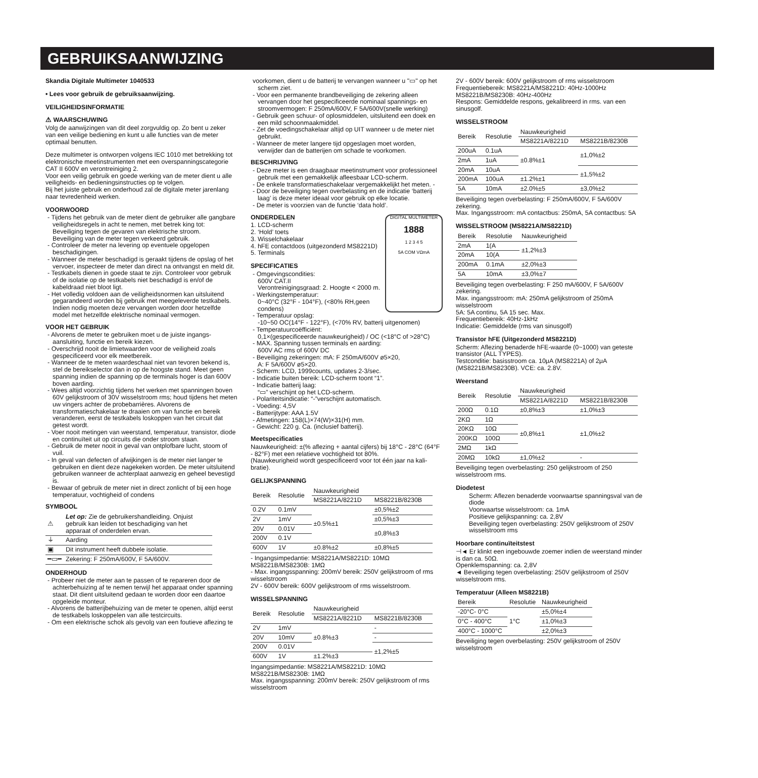GEBRUIKSAANWIJZING
Skandia Digitale Multimeter 1040533
• Lees voor gebruik de gebruiksaanwijzing.
VEILIGHEIDSINFORMATIE
⚠ WAARSCHUWING
Volg de aanwijzingen van dit deel zorgvuldig op. Zo bent u zeker van een veilige bediening en kunt u alle functies van de meter optimaal benutten.
Deze multimeter is ontworpen volgens IEC 1010 met betrekking tot elektronische meetinstrumenten met een overspanningscategorie CAT II 600V en verontreiniging 2.
Voor een veilig gebruik en goede werking van de meter dient u alle veiligheids- en bedieningsinstructies op te volgen.
Bij het juiste gebruik en onderhoud zal de digitale meter jarenlang naar tevredenheid werken.
VOORWOORD
- Tijdens het gebruik van de meter dient de gebruiker alle gangbare veiligheidsregels in acht te nemen, met betrek king tot:
Beveiliging tegen de gevaren van elektrische stroom.
Beveiliging van de meter tegen verkeerd gebruik.
- Controleer de meter na levering op eventuele opgelopen beschadigingen.
- Wanneer de meter beschadigd is geraakt tijdens de opslag of het vervoer, inspecteer de meter dan direct na ontvangst en meld dit.
- Testkabels dienen in goede staat te zijn. Controleer voor gebruik of de isolatie op de testkabels niet beschadigd is en/of de kabeldraad niet bloot ligt.
- Het volledig voldoen aan de veiligheidsnormen kan uitsluitend gegarandeerd worden bij gebruik met meegeleverde testkabels. Indien nodig moeten deze vervangen worden door hetzelfde model met hetzelfde elektrische nominaal vermogen.
VOOR HET GEBRUIK
- Alvorens de meter te gebruiken moet u de juiste ingangs- aansluiting, functie en bereik kiezen.
- Overschrijd nooit de limietwaarden voor de veiligheid zoals gespecificeerd voor elk meetbereik.
- Wanneer de te meten waardeschaal niet van tevoren bekend is, stel de bereikselector dan in op de hoogste stand. Meet geen spanning indien de spanning op de terminals hoger is dan 600V boven aarding.
- Wees altijd voorzichtig tijdens het werken met spanningen boven 60V gelijkstroom of 30V wisselstroom rms; houd tijdens het meten uw vingers achter de probebarrières. Alvorens de transformatieschakelaar te draaien om van functie en bereik veranderen, eerst de testkabels loskoppen van het circuit dat getest wordt.
- Voer nooit metingen van weerstand, temperatuur, transistor, diode en continuïteit uit op circuits die onder stroom staan.
- Gebruik de meter nooit in geval van ontplofbare lucht, stoom of vuil.
- In geval van defecten of afwijkingen is de meter niet langer te gebruiken en dient deze nagekeken worden. De meter uitsluitend gebruiken wanneer de achterplaat aanwezig en geheel bevestigd is.
- Bewaar of gebruik de meter niet in direct zonlicht of bij een hoge temperatuur, vochtigheid of condens
SYMBOOL
| ⚠ | Let op: Zie de gebruikershandleiding. Onjuist gebruik kan leiden tot beschadiging van het apparaat of onderdelen ervan. |
| ⏚ | Aarding |
| ▣ | Dit instrument heeft dubbele isolatie. |
| ━▭━ | Zekering: F 250mA/600V, F 5A/600V. |
ONDERHOUD
- Probeer niet de meter aan te passen of te repareren door de achterbehuizing af te nemen terwijl het apparaat onder spanning staat. Dit dient uitsluitend gedaan te worden door een daartoe opgeleide monteur.
- Alvorens de batterijbehuizing van de meter te openen, altijd eerst de testkabels loskoppelen van alle testcircuits.
- Om een elektrische schok als gevolg van een foutieve aflezing te
voorkomen, dient u de batterij te vervangen wanneer u "▭" op het scherm ziet.
- Voor een permanente brandbeveiliging de zekering alleen vervangen door het gespecificeerde nominaal spannings- en stroomvermogen: F 250mA/600V, F 5A/600V(snelle werking)
- Gebruik geen schuur- of oplosmiddelen, uitsluitend een doek en een mild schoonmaakmiddel.
- Zet de voedingschakelaar altijd op UIT wanneer u de meter niet gebruikt.
- Wanneer de meter langere tijd opgeslagen moet worden, verwijder dan de batterijen om schade te voorkomen.
BESCHRIJVING
- Deze meter is een draagbaar meetinstrument voor professioneel gebruik met een gemakkelijk afleesbaar LCD-scherm.
- De enkele transformatieschakelaar vergemakkelijkt het meten. -
- Door de beveiliging tegen overbelasting en de indicatie ‘batterij laag’ is deze meter ideaal voor gebruik op elke locatie.
- De meter is voorzien van de functie ‘data hold’.
DIGITAL MULTIMETER
1888
1 2 3 4 5
5A COM VΩmA
ONDERDELEN
1. LCD-scherm
2. ‘Hold’ toets
3. Wisselchakelaar
4. hFE contactdoos (uitgezonderd MS8221D)
5. Terminals
SPECIFICATIES
- Omgevingscondities:
600V CAT.II
Verontreinigingsgraad: 2. Hoogte < 2000 m.
- Werkingstemperatuur:
0~40°C (32°F - 104°F), (<80% RH,geen condens)
- Temperatuur opslag:
-10~50 OC(14°F - 122°F), (<70% RV, batterij uitgenomen)
- Temperatuurcoëfficiënt:
0,1×(gespecificeerde nauwkeurigheid) / OC (<18°C of >28°C)
- MAX. Spanning tussen terminals en aarding:
600V AC rms of 600V DC
- Beveiliging zekeringen: mA: F 250mA/600V ø5×20,
A: F 5A/600V ø5×20.
- Scherm: LCD, 1999counts, updates 2-3/sec.
- Indicatie buiten bereik: LCD-scherm toont “1”.
- Indicatie batterij laag:
“▭” verschijnt op het LCD-scherm.
- Polariteitsindicatie: “-”verschijnt automatisch.
- Voeding: 4,5V
- Batterijtype: AAA 1.5V
- Afmetingen: 158(L)×74(W)×31(H) mm.
- Gewicht: 220 g. Ca. (inclusief batterij).
Meetspecificaties
Nauwkeurigheid: ±(% aflezing + aantal cijfers) bij 18°C - 28°C (64°F - 82°F) met een relatieve vochtigheid tot 80%.
(Nauwkeurigheid wordt gespecificeerd voor tot één jaar na kali- bratie).
GELIJKSPANNING
| Bereik | Resolutie | Nauwkeurigheid | |
| --- | --- | --- | --- |
| | | MS8221A/8221D | MS8221B/8230B |
| 0.2V | 0.1mV | ±0.5%±1 | ±0,5%±2 |
| 2V | 1mV | | ±0,5%±3 |
| 20V | 0.01V | | ±0,8%±3 |
| 200V | 0.1V | | |
| 600V | 1V | ±0.8%±2 | ±0,8%±5 |
- Ingangsimpedantie: MS8221A/MS8221D: 10MΩ
MS8221B/MS8230B: 1MΩ
- Max. ingangsspanning: 200mV bereik: 250V gelijkstroom of rms wisselstroom
2V - 600V bereik: 600V gelijkstroom of rms wisselstroom.
WISSELSPANNING
| Bereik | Resolutie | Nauwkeurigheid | |
| --- | --- | --- | --- |
| | | MS8221A/8221D | MS8221B/8230B |
| 2V | 1mV | ±0.8%±3 | - |
| 20V | 10mV | | - |
| 200V | 0.01V | | ±1,2%±5 |
| 600V | 1V | ±1.2%±3 | |
Ingangsimpedantie: MS8221A/MS8221D: 10MΩ
MS8221B/MS8230B: 1MΩ
Max. ingangsspanning: 200mV bereik: 250V gelijkstroom of rms wisselstroom
2V - 600V bereik: 600V gelijkstroom of rms wisselstroom
Frequentiebereik: MS8221A/MS8221D: 40Hz-1000Hz
MS8221B/MS8230B: 40Hz-400Hz
Respons: Gemiddelde respons, gekalibreerd in rms. van een sinusgolf.
WISSELSTROOM
| Bereik | Resolutie | Nauwkeurigheid | |
| --- | --- | --- | --- |
| | | MS8221A/8221D | MS8221B/8230B |
| 200uA | 0.1uA | ±0.8%±1 | ±1,0%±2 |
| 2mA | 1uA | | |
| 20mA | 10uA | | ±1,5%±2 |
| 200mA | 100uA | ±1.2%±1 | |
| 5A | 10mA | ±2.0%±5 | ±3,0%±2 |
Beveiliging tegen overbelasting: F 250mA/600V, F 5A/600V zekering.
Max. Ingangsstroom: mA contactbus: 250mA, 5A contactbus: 5A
WISSELSTROOM (MS8221A/MS8221D)
| Bereik | Resolutie | Nauwkeurigheid |
| --- | --- | --- |
| 2mA | 1(A | ±1,2%±3 |
| 20mA | 10(A | |
| 200mA | 0.1mA | ±2,0%±3 |
| 5A | 10mA | ±3,0%±7 |
Beveiliging tegen overbelasting: F 250 mA/600V, F 5A/600V zekering.
Max. ingangsstroom: mA: 250mA gelijkstroom of 250mA wisselstroom
5A: 5A continu, 5A 15 sec. Max.
Frequentiebereik: 40Hz-1kHz
Indicatie: Gemiddelde (rms van sinusgolf)
Transistor hFE (Uitgezonderd MS8221D)
Scherm: Aflezing benaderde hFE-waarde (0~1000) van geteste transistor (ALL TYPES).
Testconditie: basisstroom ca. 10μA (MS8221A) of 2μA (MS8221B/MS8230B). VCE: ca. 2.8V.
Weerstand
| Bereik | Resolutie | Nauwkeurigheid | |
| --- | --- | --- | --- |
| | | MS8221A/8221D | MS8221B/8230B |
| 200Ω | 0.1Ω | ±0,8%±3 | ±1,0%±3 |
| 2KΩ | 1Ω | ±0,8%±1 | ±1,0%±2 |
| 20KΩ | 10Ω | | |
| 200KΩ | 100Ω | | |
| 2MΩ | 1kΩ | | |
| 20MΩ | 10kΩ | ±1,0%±2 | - |
Beveiliging tegen overbelasting: 250 gelijkstroom of 250 wisselstroom rms.
Diodetest
Scherm: Aflezen benaderde voorwaartse spanningsval van de diode
Voorwaartse wisselstroom: ca. 1mA
Positieve gelijkspanning: ca. 2,8V
Beveiliging tegen overbelasting: 250V gelijkstroom of 250V wisselstroom rms
Hoorbare continuïteitstest
⊣◄ Er klinkt een ingebouwde zoemer indien de weerstand minder is dan ca. 50Ω.
Openklemspanning: ca. 2,8V
◄ Beveiliging tegen overbelasting: 250V gelijkstroom of 250V wisselstroom rms.
Temperatuur (Alleen MS8221B)
| Bereik | Resolutie | Nauwkeurigheid |
| --- | --- | --- |
| -20°C- 0°C | 1°C | ±5,0%±4 |
| 0°C - 400°C | | ±1,0%±3 |
| 400°C - 1000°C | | ±2,0%±3 |
Beveiliging tegen overbelasting: 250V gelijkstroom of 250V wisselstroom